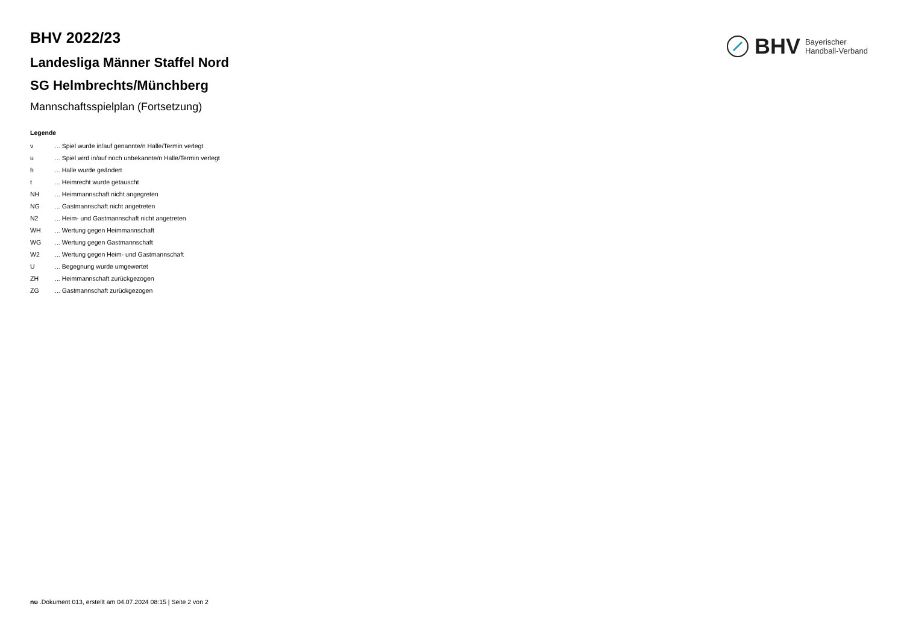BHV Bayerischer
Handball-Verband
BHV 2022/23
Landesliga Männer Staffel Nord
SG Helmbrechts/Münchberg
Mannschaftsspielplan (Fortsetzung)
Legende
| v | ... Spiel wurde in/auf genannte/n Halle/Termin verlegt |
| u | ... Spiel wird in/auf noch unbekannte/n Halle/Termin verlegt |
| h | ... Halle wurde geändert |
| t | ... Heimrecht wurde getauscht |
| NH | ... Heimmannschaft nicht angegreten |
| NG | ... Gastmannschaft nicht angetreten |
| N2 | ... Heim- und Gastmannschaft nicht angetreten |
| WH | ... Wertung gegen Heimmannschaft |
| WG | ... Wertung gegen Gastmannschaft |
| W2 | ... Wertung gegen Heim- und Gastmannschaft |
| U | ... Begegnung wurde umgewertet |
| ZH | ... Heimmannschaft zurückgezogen |
| ZG | ... Gastmannschaft zurückgezogen |
nu .Dokument 013, erstellt am 04.07.2024 08:15 | Seite 2 von 2